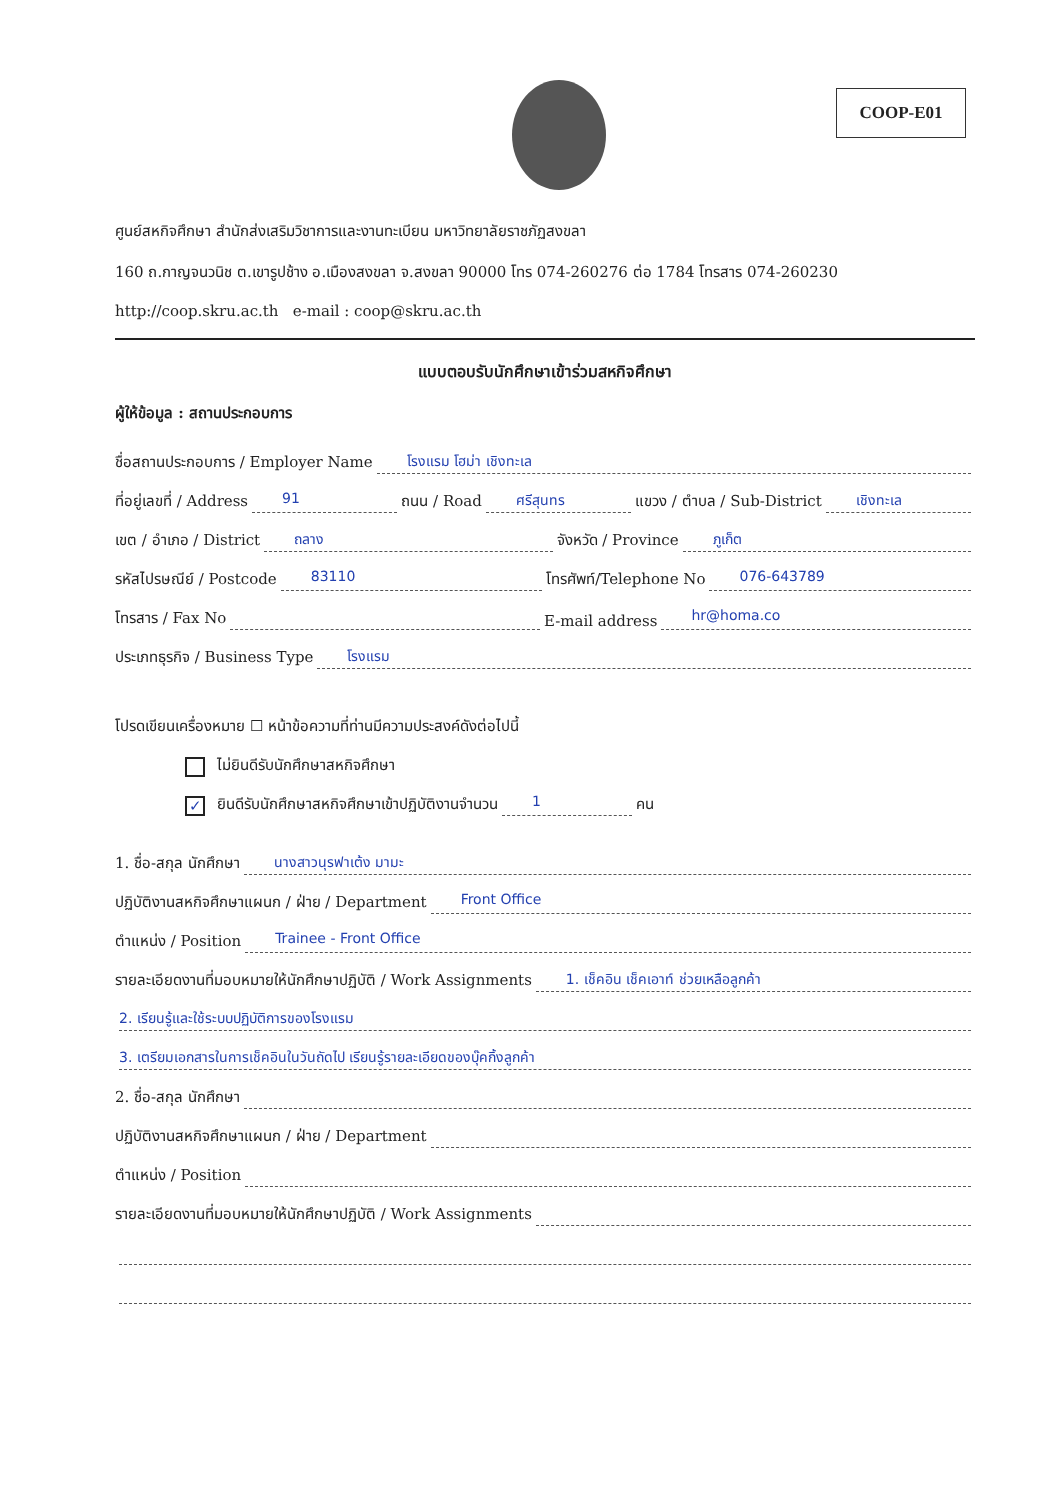COOP-E01
ศูนย์สหกิจศึกษา สำนักส่งเสริมวิชาการและงานทะเบียน มหาวิทยาลัยราชภัฏสงขลา
160 ถ.กาญจนวนิช ต.เขารูปช้าง อ.เมืองสงขลา จ.สงขลา 90000 โทร 074-260276 ต่อ 1784 โทรสาร 074-260230
http://coop.skru.ac.th e-mail : coop@skru.ac.th
แบบตอบรับนักศึกษาเข้าร่วมสหกิจศึกษา
ผู้ให้ข้อมูล : สถานประกอบการ
ชื่อสถานประกอบการ / Employer Name โรงแรม โฮม่า เชิงทะเล
ที่อยู่เลขที่ / Address 91 ถนน / Road ศรีสุนทร แขวง / ตำบล / Sub-District เชิงทะเล
เขต / อำเภอ / District ถลาง จังหวัด / Province ภูเก็ต
รหัสไปรษณีย์ / Postcode 83110 โทรศัพท์/Telephone No 076-643789
โทรสาร / Fax No E-mail address hr@homa.co
ประเภทธุรกิจ / Business Type โรงแรม
โปรดเขียนเครื่องหมาย ☐ หน้าข้อความที่ท่านมีความประสงค์ดังต่อไปนี้
ไม่ยินดีรับนักศึกษาสหกิจศึกษา
✓ ยินดีรับนักศึกษาสหกิจศึกษาเข้าปฏิบัติงานจำนวน 1 คน
1. ชื่อ-สกุล นักศึกษา นางสาวนุรฟาเต้ง มามะ
ปฏิบัติงานสหกิจศึกษาแผนก / ฝ่าย / Department Front Office
ตำแหน่ง / Position Trainee - Front Office
รายละเอียดงานที่มอบหมายให้นักศึกษาปฏิบัติ / Work Assignments 1. เช็คอิน เช็คเอาท์ ช่วยเหลือลูกค้า
2. เรียนรู้และใช้ระบบปฏิบัติการของโรงแรม
3. เตรียมเอกสารในการเช็คอินในวันถัดไป เรียนรู้รายละเอียดของบุ๊คกิ้งลูกค้า
2. ชื่อ-สกุล นักศึกษา
ปฏิบัติงานสหกิจศึกษาแผนก / ฝ่าย / Department
ตำแหน่ง / Position
รายละเอียดงานที่มอบหมายให้นักศึกษาปฏิบัติ / Work Assignments